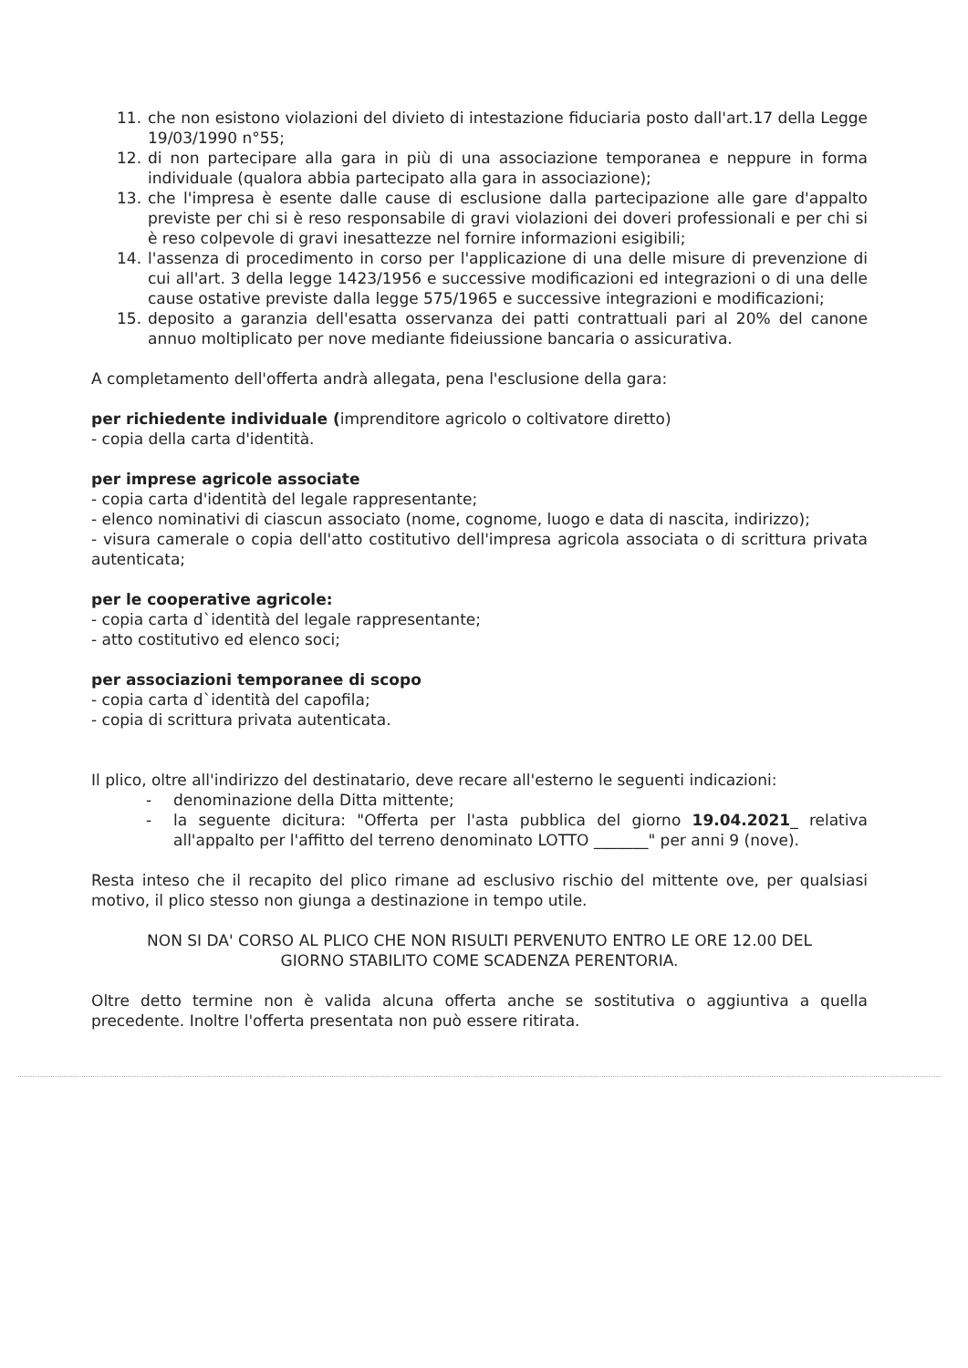11. che non esistono violazioni del divieto di intestazione fiduciaria posto dall'art.17 della Legge 19/03/1990 n°55;
12. di non partecipare alla gara in più di una associazione temporanea e neppure in forma individuale (qualora abbia partecipato alla gara in associazione);
13. che l'impresa è esente dalle cause di esclusione dalla partecipazione alle gare d'appalto previste per chi si è reso responsabile di gravi violazioni dei doveri professionali e per chi si è reso colpevole di gravi inesattezze nel fornire informazioni esigibili;
14. l'assenza di procedimento in corso per l'applicazione di una delle misure di prevenzione di cui all'art. 3 della legge 1423/1956 e successive modificazioni ed integrazioni o di una delle cause ostative previste dalla legge 575/1965 e successive integrazioni e modificazioni;
15. deposito a garanzia dell'esatta osservanza dei patti contrattuali pari al 20% del canone annuo moltiplicato per nove mediante fideiussione bancaria o assicurativa.
A completamento dell'offerta andrà allegata, pena l'esclusione della gara:
per richiedente individuale (imprenditore agricolo o coltivatore diretto)
- copia della carta d'identità.
per imprese agricole associate
- copia carta d'identità del legale rappresentante;
- elenco nominativi di ciascun associato (nome, cognome, luogo e data di nascita, indirizzo);
- visura camerale o copia dell'atto costitutivo dell'impresa agricola associata o di scrittura privata autenticata;
per le cooperative agricole:
- copia carta d`identità del legale rappresentante;
- atto costitutivo ed elenco soci;
per associazioni temporanee di scopo
- copia carta d`identità del capofila;
- copia di scrittura privata autenticata.
Il plico, oltre all'indirizzo del destinatario, deve recare all'esterno le seguenti indicazioni:
- denominazione della Ditta mittente;
- la seguente dicitura: "Offerta per l'asta pubblica del giorno 19.04.2021_ relativa all'appalto per l'affitto del terreno denominato LOTTO _______" per anni 9 (nove).
Resta inteso che il recapito del plico rimane ad esclusivo rischio del mittente ove, per qualsiasi motivo, il plico stesso non giunga a destinazione in tempo utile.
NON SI DA' CORSO AL PLICO CHE NON RISULTI PERVENUTO ENTRO LE ORE 12.00 DEL GIORNO STABILITO COME SCADENZA PERENTORIA.
Oltre detto termine non è valida alcuna offerta anche se sostitutiva o aggiuntiva a quella precedente. Inoltre l'offerta presentata non può essere ritirata.